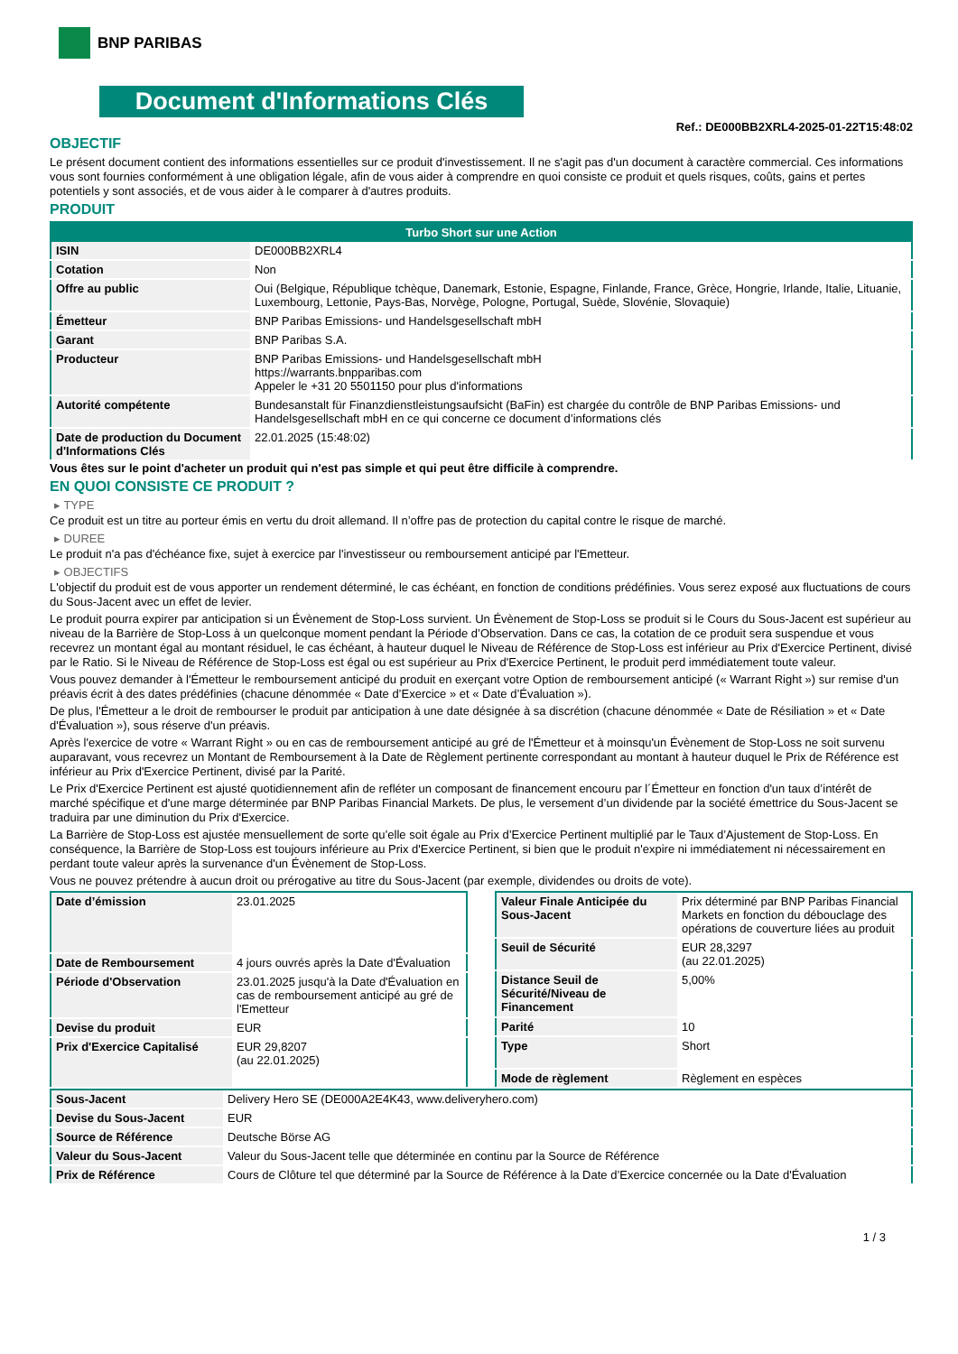BNP PARIBAS
Document d'Informations Clés
Ref.: DE000BB2XRL4-2025-01-22T15:48:02
OBJECTIF
Le présent document contient des informations essentielles sur ce produit d'investissement. Il ne s'agit pas d'un document à caractère commercial. Ces informations vous sont fournies conformément à une obligation légale, afin de vous aider à comprendre en quoi consiste ce produit et quels risques, coûts, gains et pertes potentiels y sont associés, et de vous aider à le comparer à d'autres produits.
PRODUIT
| Turbo Short sur une Action | |
| --- | --- |
| ISIN | DE000BB2XRL4 |
| Cotation | Non |
| Offre au public | Oui (Belgique, République tchèque, Danemark, Estonie, Espagne, Finlande, France, Grèce, Hongrie, Irlande, Italie, Lituanie, Luxembourg, Lettonie, Pays-Bas, Norvège, Pologne, Portugal, Suède, Slovénie, Slovaquie) |
| Émetteur | BNP Paribas Emissions- und Handelsgesellschaft mbH |
| Garant | BNP Paribas S.A. |
| Producteur | BNP Paribas Emissions- und Handelsgesellschaft mbH https://warrants.bnpparibas.com Appeler le +31 20 5501150 pour plus d'informations |
| Autorité compétente | Bundesanstalt für Finanzdienstleistungsaufsicht (BaFin) est chargée du contrôle de BNP Paribas Emissions- und Handelsgesellschaft mbH en ce qui concerne ce document d’informations clés |
| Date de production du Document d'Informations Clés | 22.01.2025 (15:48:02) |
Vous êtes sur le point d'acheter un produit qui n'est pas simple et qui peut être difficile à comprendre.
EN QUOI CONSISTE CE PRODUIT ?
▸ TYPE
Ce produit est un titre au porteur émis en vertu du droit allemand. Il n’offre pas de protection du capital contre le risque de marché.
▸ DUREE
Le produit n'a pas d'échéance fixe, sujet à exercice par l'investisseur ou remboursement anticipé par l'Emetteur.
▸ OBJECTIFS
L'objectif du produit est de vous apporter un rendement déterminé, le cas échéant, en fonction de conditions prédéfinies. Vous serez exposé aux fluctuations de cours du Sous-Jacent avec un effet de levier.
Le produit pourra expirer par anticipation si un Évènement de Stop-Loss survient. Un Évènement de Stop-Loss se produit si le Cours du Sous-Jacent est supérieur au niveau de la Barrière de Stop-Loss à un quelconque moment pendant la Période d’Observation. Dans ce cas, la cotation de ce produit sera suspendue et vous recevrez un montant égal au montant résiduel, le cas échéant, à hauteur duquel le Niveau de Référence de Stop-Loss est inférieur au Prix d'Exercice Pertinent, divisé par le Ratio. Si le Niveau de Référence de Stop-Loss est égal ou est supérieur au Prix d'Exercice Pertinent, le produit perd immédiatement toute valeur.
Vous pouvez demander à l'Émetteur le remboursement anticipé du produit en exerçant votre Option de remboursement anticipé (« Warrant Right ») sur remise d'un préavis écrit à des dates prédéfinies (chacune dénommée « Date d’Exercice » et « Date d’Évaluation »).
De plus, l'Émetteur a le droit de rembourser le produit par anticipation à une date désignée à sa discrétion (chacune dénommée « Date de Résiliation » et « Date d'Évaluation »), sous réserve d'un préavis.
Après l'exercice de votre « Warrant Right » ou en cas de remboursement anticipé au gré de l'Émetteur et à moinsqu'un Évènement de Stop-Loss ne soit survenu auparavant, vous recevrez un Montant de Remboursement à la Date de Règlement pertinente correspondant au montant à hauteur duquel le Prix de Référence est inférieur au Prix d'Exercice Pertinent, divisé par la Parité.
Le Prix d'Exercice Pertinent est ajusté quotidiennement afin de refléter un composant de financement encouru par l´Émetteur en fonction d'un taux d’intérêt de marché spécifique et d'une marge déterminée par BNP Paribas Financial Markets. De plus, le versement d’un dividende par la société émettrice du Sous-Jacent se traduira par une diminution du Prix d'Exercice.
La Barrière de Stop-Loss est ajustée mensuellement de sorte qu’elle soit égale au Prix d’Exercice Pertinent multiplié par le Taux d’Ajustement de Stop-Loss. En conséquence, la Barrière de Stop-Loss est toujours inférieure au Prix d'Exercice Pertinent, si bien que le produit n'expire ni immédiatement ni nécessairement en perdant toute valeur après la survenance d'un Évènement de Stop-Loss.
Vous ne pouvez prétendre à aucun droit ou prérogative au titre du Sous-Jacent (par exemple, dividendes ou droits de vote).
| Date d’émission | 23.01.2025 |
| Date de Remboursement | 4 jours ouvrés après la Date d'Évaluation |
| Période d'Observation | 23.01.2025 jusqu'à la Date d'Évaluation en cas de remboursement anticipé au gré de l'Emetteur |
| Devise du produit | EUR |
| Prix d'Exercice Capitalisé | EUR 29,8207 (au 22.01.2025) |
| Valeur Finale Anticipée du Sous-Jacent | Prix déterminé par BNP Paribas Financial Markets en fonction du débouclage des opérations de couverture liées au produit |
| Seuil de Sécurité | EUR 28,3297 (au 22.01.2025) |
| Distance Seuil de Sécurité/Niveau de Financement | 5,00% |
| Parité | 10 |
| Type | Short |
| Mode de règlement | Règlement en espèces |
| Sous-Jacent | Delivery Hero SE (DE000A2E4K43, www.deliveryhero.com) |
| Devise du Sous-Jacent | EUR |
| Source de Référence | Deutsche Börse AG |
| Valeur du Sous-Jacent | Valeur du Sous-Jacent telle que déterminée en continu par la Source de Référence |
| Prix de Référence | Cours de Clôture tel que déterminé par la Source de Référence à la Date d’Exercice concernée ou la Date d'Évaluation |
1 / 3